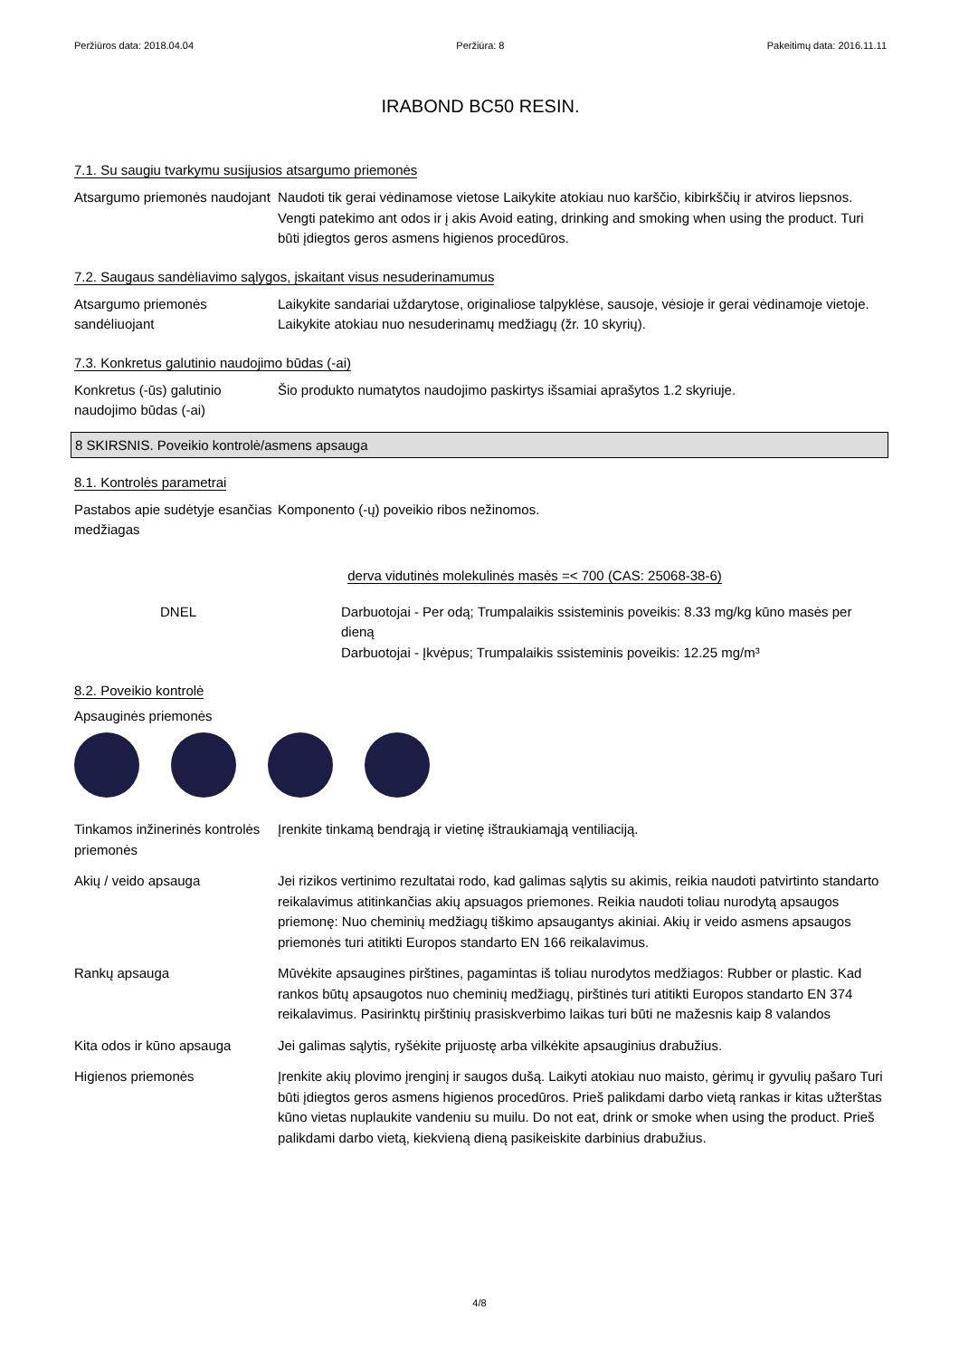Peržiūros data: 2018.04.04 Peržiūra: 8 Pakeitimų data: 2016.11.11
IRABOND BC50 RESIN.
7.1. Su saugiu tvarkymu susijusios atsargumo priemonės
Atsargumo priemonės naudojant
Naudoti tik gerai vėdinamose vietose Laikykite atokiau nuo karščio, kibirkščių ir atviros liepsnos. Vengti patekimo ant odos ir į akis Avoid eating, drinking and smoking when using the product. Turi būti įdiegtos geros asmens higienos procedūros.
7.2. Saugaus sandėliavimo sąlygos, įskaitant visus nesuderinamumus
Atsargumo priemonės sandėliuojant
Laikykite sandariai uždarytose, originaliose talpyklėse, sausoje, vėsioje ir gerai vėdinamoje vietoje. Laikykite atokiau nuo nesuderinamų medžiagų (žr. 10 skyrių).
7.3. Konkretus galutinio naudojimo būdas (-ai)
Konkretus (-ūs) galutinio naudojimo būdas (-ai)
Šio produkto numatytos naudojimo paskirtys išsamiai aprašytos 1.2 skyriuje.
8 SKIRSNIS. Poveikio kontrolė/asmens apsauga
8.1. Kontrolės parametrai
Pastabos apie sudėtyje esančias medžiagas
Komponento (-ų) poveikio ribos nežinomos.
derva vidutinės molekulinės masės =< 700 (CAS: 25068-38-6)
DNEL Darbuotojai - Per odą; Trumpalaikis ssisteminis poveikis: 8.33 mg/kg kūno masės per dieną
Darbuotojai - Įkvėpus; Trumpalaikis ssisteminis poveikis: 12.25 mg/m³
8.2. Poveikio kontrolė
Apsauginės priemonės
Tinkamos inžinerinės kontrolės priemonės
Įrenkite tinkamą bendrąją ir vietinę ištraukiamąją ventiliaciją.
Akių / veido apsauga Jei rizikos vertinimo rezultatai rodo, kad galimas sąlytis su akimis, reikia naudoti patvirtinto standarto reikalavimus atitinkančias akių apsuagos priemones. Reikia naudoti toliau nurodytą apsaugos priemonę: Nuo cheminių medžiagų tiškimo apsaugantys akiniai. Akių ir veido asmens apsaugos priemonės turi atitikti Europos standarto EN 166 reikalavimus.
Rankų apsauga Mūvėkite apsaugines pirštines, pagamintas iš toliau nurodytos medžiagos: Rubber or plastic. Kad rankos būtų apsaugotos nuo cheminių medžiagų, pirštinės turi atitikti Europos standarto EN 374 reikalavimus. Pasirinktų pirštinių prasiskverbimo laikas turi būti ne mažesnis kaip 8 valandos
Kita odos ir kūno apsauga Jei galimas sąlytis, ryšėkite prijuostę arba vilkėkite apsauginius drabužius.
Higienos priemonės Įrenkite akių plovimo įrenginį ir saugos dušą. Laikyti atokiau nuo maisto, gėrimų ir gyvulių pašaro Turi būti įdiegtos geros asmens higienos procedūros. Prieš palikdami darbo vietą rankas ir kitas užterštas kūno vietas nuplaukite vandeniu su muilu. Do not eat, drink or smoke when using the product. Prieš palikdami darbo vietą, kiekvieną dieną pasikeiskite darbinius drabužius.
4/8